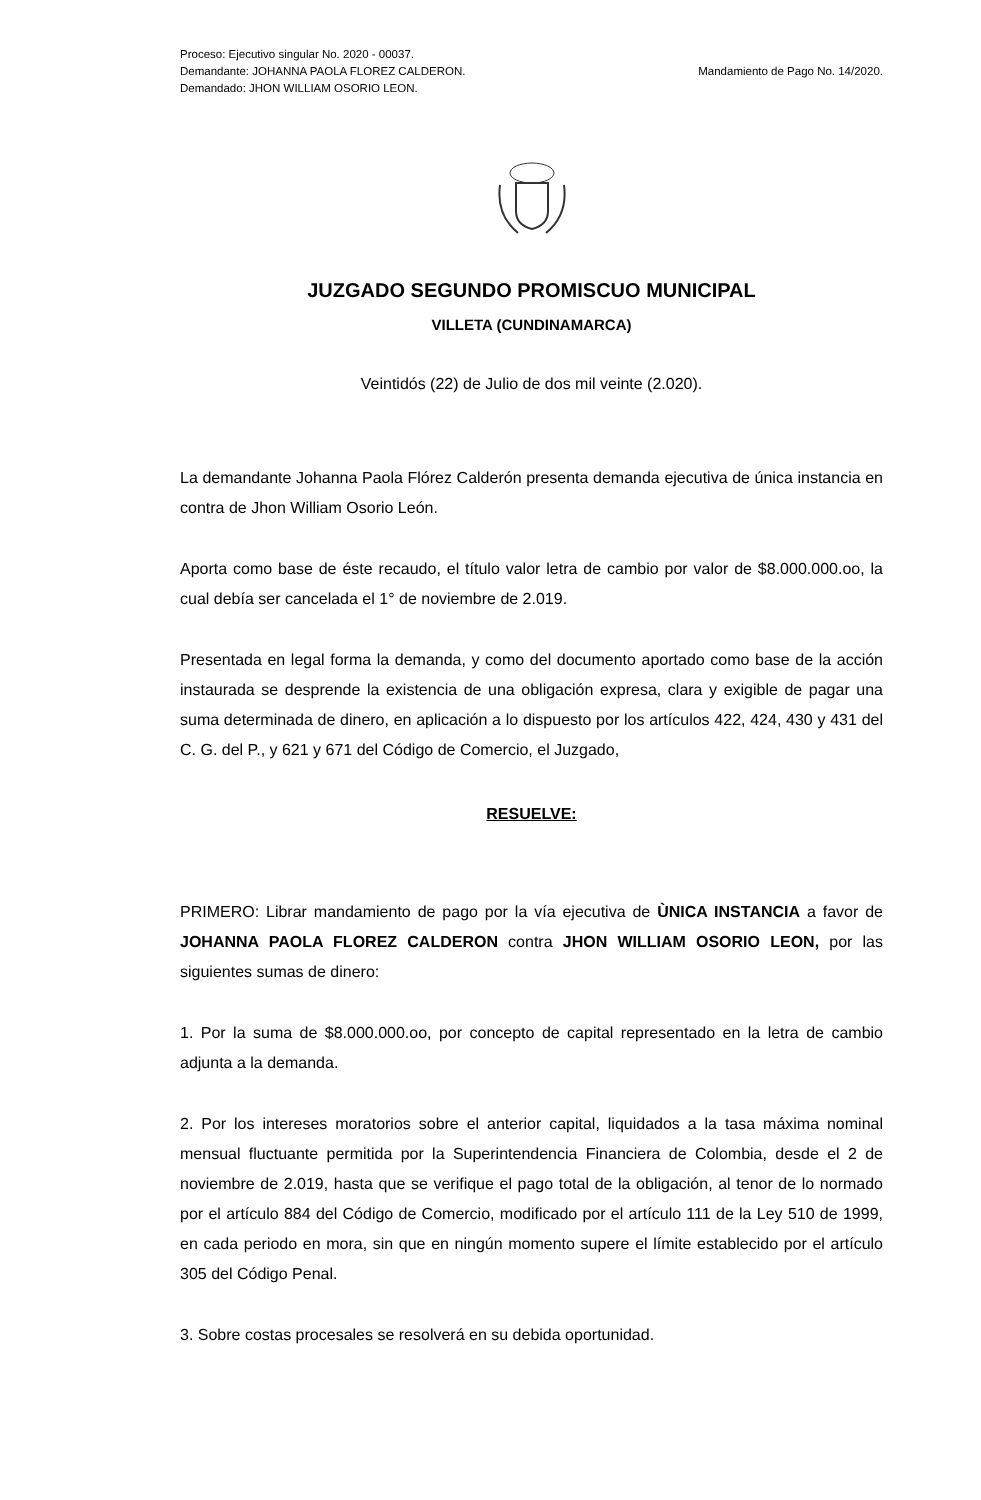Proceso: Ejecutivo singular No. 2020 - 00037.
Demandante: JOHANNA PAOLA FLOREZ CALDERON.
Demandado: JHON WILLIAM OSORIO LEON.
Mandamiento de Pago No. 14/2020.
JUZGADO SEGUNDO PROMISCUO MUNICIPAL
VILLETA (CUNDINAMARCA)
Veintidós (22) de Julio de dos mil veinte (2.020).
La demandante Johanna Paola Flórez Calderón presenta demanda ejecutiva de única instancia en contra de Jhon William Osorio León.
Aporta como base de éste recaudo, el título valor letra de cambio por valor de $8.000.000.oo, la cual debía ser cancelada el 1° de noviembre de 2.019.
Presentada en legal forma la demanda, y como del documento aportado como base de la acción instaurada se desprende la existencia de una obligación expresa, clara y exigible de pagar una suma determinada de dinero, en aplicación a lo dispuesto por los artículos 422, 424, 430 y 431 del C. G. del P., y 621 y 671 del Código de Comercio, el Juzgado,
RESUELVE:
PRIMERO: Librar mandamiento de pago por la vía ejecutiva de ÙNICA INSTANCIA a favor de JOHANNA PAOLA FLOREZ CALDERON contra JHON WILLIAM OSORIO LEON, por las siguientes sumas de dinero:
1. Por la suma de $8.000.000.oo, por concepto de capital representado en la letra de cambio adjunta a la demanda.
2. Por los intereses moratorios sobre el anterior capital, liquidados a la tasa máxima nominal mensual fluctuante permitida por la Superintendencia Financiera de Colombia, desde el 2 de noviembre de 2.019, hasta que se verifique el pago total de la obligación, al tenor de lo normado por el artículo 884 del Código de Comercio, modificado por el artículo 111 de la Ley 510 de 1999, en cada periodo en mora, sin que en ningún momento supere el límite establecido por el artículo 305 del Código Penal.
3. Sobre costas procesales se resolverá en su debida oportunidad.